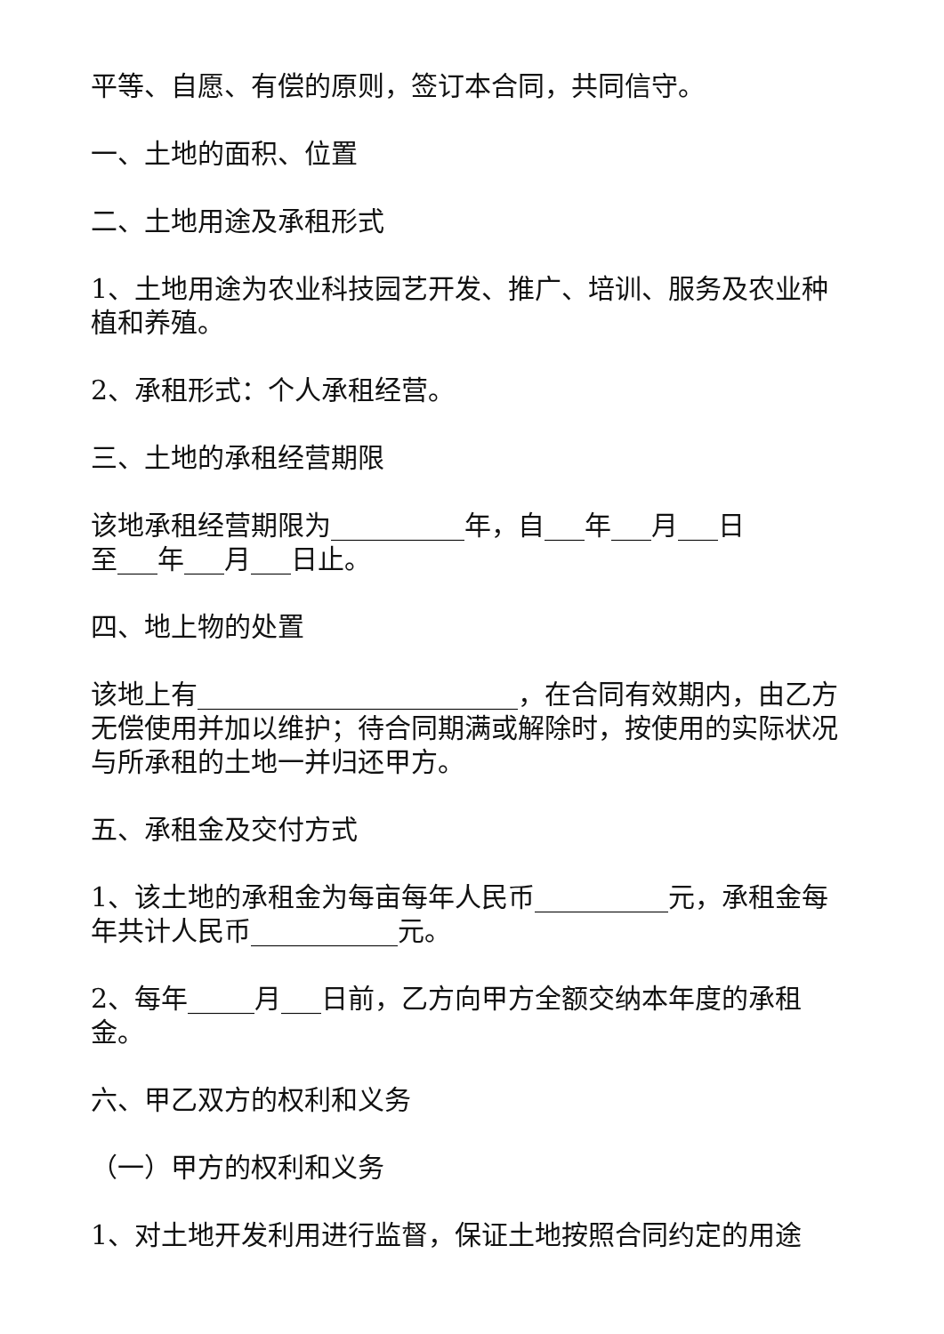平等、自愿、有偿的原则，签订本合同，共同信守。
一、土地的面积、位置
二、土地用途及承租形式
1、土地用途为农业科技园艺开发、推广、培训、服务及农业种植和养殖。
2、承租形式：个人承租经营。
三、土地的承租经营期限
该地承租经营期限为__________年，自___年___月___日
至___年___月___日止。
四、地上物的处置
该地上有________________________，在合同有效期内，由乙方无偿使用并加以维护；待合同期满或解除时，按使用的实际状况与所承租的土地一并归还甲方。
五、承租金及交付方式
1、该土地的承租金为每亩每年人民币__________元，承租金每年共计人民币___________元。
2、每年_____月___日前，乙方向甲方全额交纳本年度的承租金。
六、甲乙双方的权利和义务
（一）甲方的权利和义务
1、对土地开发利用进行监督，保证土地按照合同约定的用途